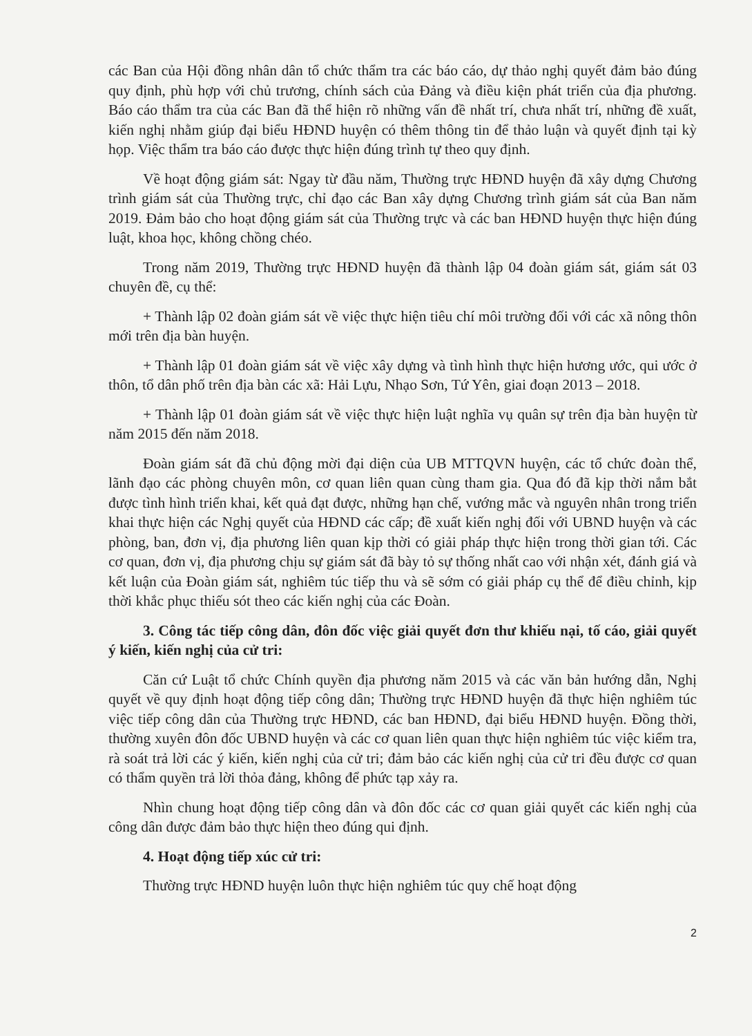các Ban của Hội đồng nhân dân tổ chức thẩm tra các báo cáo, dự thảo nghị quyết đảm bảo đúng quy định, phù hợp với chủ trương, chính sách của Đảng và điều kiện phát triển của địa phương. Báo cáo thẩm tra của các Ban đã thể hiện rõ những vấn đề nhất trí, chưa nhất trí, những đề xuất, kiến nghị nhằm giúp đại biểu HĐND huyện có thêm thông tin để thảo luận và quyết định tại kỳ họp. Việc thẩm tra báo cáo được thực hiện đúng trình tự theo quy định.
Về hoạt động giám sát: Ngay từ đầu năm, Thường trực HĐND huyện đã xây dựng Chương trình giám sát của Thường trực, chỉ đạo các Ban xây dựng Chương trình giám sát của Ban năm 2019. Đảm bảo cho hoạt động giám sát của Thường trực và các ban HĐND huyện thực hiện đúng luật, khoa học, không chồng chéo.
Trong năm 2019, Thường trực HĐND huyện đã thành lập 04 đoàn giám sát, giám sát 03 chuyên đề, cụ thể:
+ Thành lập 02 đoàn giám sát về việc thực hiện tiêu chí môi trường đối với các xã nông thôn mới trên địa bàn huyện.
+ Thành lập 01 đoàn giám sát về việc xây dựng và tình hình thực hiện hương ước, qui ước ở thôn, tổ dân phố trên địa bàn các xã: Hải Lựu, Nhạo Sơn, Tứ Yên, giai đoạn 2013 – 2018.
+ Thành lập 01 đoàn giám sát về việc thực hiện luật nghĩa vụ quân sự trên địa bàn huyện từ năm 2015 đến năm 2018.
Đoàn giám sát đã chủ động mời đại diện của UB MTTQVN huyện, các tổ chức đoàn thể, lãnh đạo các phòng chuyên môn, cơ quan liên quan cùng tham gia. Qua đó đã kịp thời nắm bắt được tình hình triển khai, kết quả đạt được, những hạn chế, vướng mắc và nguyên nhân trong triển khai thực hiện các Nghị quyết của HĐND các cấp; đề xuất kiến nghị đối với UBND huyện và các phòng, ban, đơn vị, địa phương liên quan kịp thời có giải pháp thực hiện trong thời gian tới. Các cơ quan, đơn vị, địa phương chịu sự giám sát đã bày tỏ sự thống nhất cao với nhận xét, đánh giá và kết luận của Đoàn giám sát, nghiêm túc tiếp thu và sẽ sớm có giải pháp cụ thể để điều chỉnh, kịp thời khắc phục thiếu sót theo các kiến nghị của các Đoàn.
3. Công tác tiếp công dân, đôn đốc việc giải quyết đơn thư khiếu nại, tố cáo, giải quyết ý kiến, kiến nghị của cử tri:
Căn cứ Luật tổ chức Chính quyền địa phương năm 2015 và các văn bản hướng dẫn, Nghị quyết về quy định hoạt động tiếp công dân; Thường trực HĐND huyện đã thực hiện nghiêm túc việc tiếp công dân của Thường trực HĐND, các ban HĐND, đại biểu HĐND huyện. Đồng thời, thường xuyên đôn đốc UBND huyện và các cơ quan liên quan thực hiện nghiêm túc việc kiểm tra, rà soát trả lời các ý kiến, kiến nghị của cử tri; đảm bảo các kiến nghị của cử tri đều được cơ quan có thẩm quyền trả lời thỏa đảng, không để phức tạp xảy ra.
Nhìn chung hoạt động tiếp công dân và đôn đốc các cơ quan giải quyết các kiến nghị của công dân được đảm bảo thực hiện theo đúng qui định.
4. Hoạt động tiếp xúc cử tri:
Thường trực HĐND huyện luôn thực hiện nghiêm túc quy chế hoạt động
2